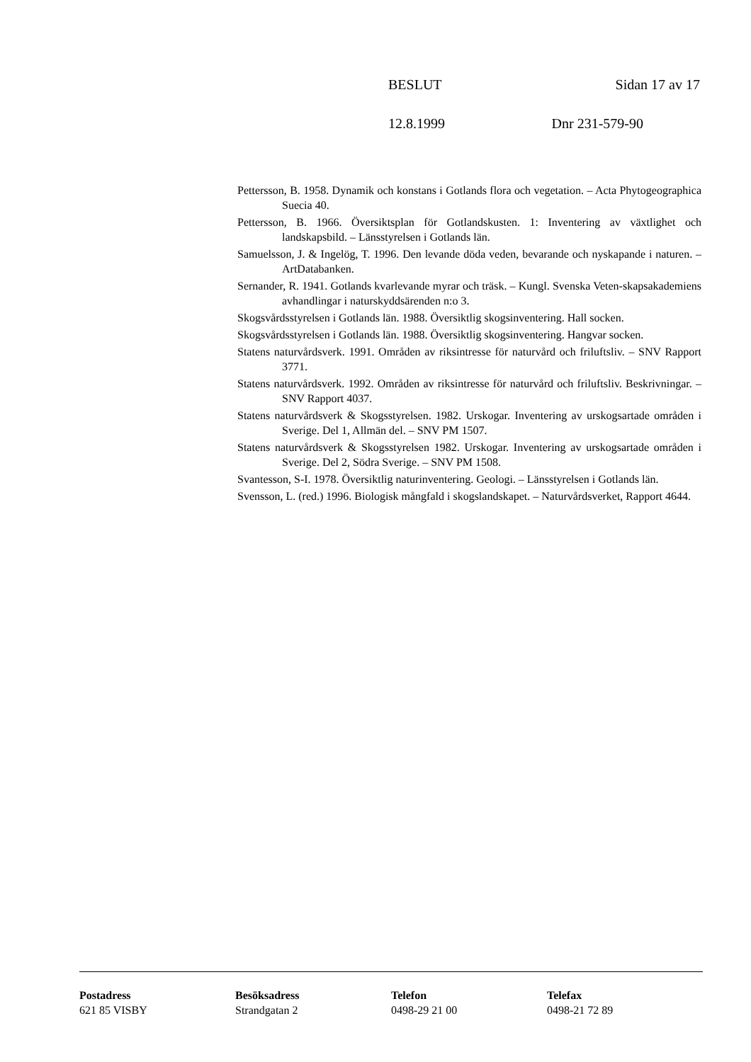BESLUT Sidan 17 av 17
12.8.1999 Dnr 231-579-90
Pettersson, B. 1958. Dynamik och konstans i Gotlands flora och vegetation. – Acta Phytogeographica Suecia 40.
Pettersson, B. 1966. Översiktsplan för Gotlandskusten. 1: Inventering av växtlighet och landskapsbild. – Länsstyrelsen i Gotlands län.
Samuelsson, J. & Ingelög, T. 1996. Den levande döda veden, bevarande och nyskapande i naturen. – ArtDatabanken.
Sernander, R. 1941. Gotlands kvarlevande myrar och träsk. – Kungl. Svenska Veten-skapsakademiens avhandlingar i naturskyddsärenden n:o 3.
Skogsvårdsstyrelsen i Gotlands län. 1988. Översiktlig skogsinventering. Hall socken.
Skogsvårdsstyrelsen i Gotlands län. 1988. Översiktlig skogsinventering. Hangvar socken.
Statens naturvårdsverk. 1991. Områden av riksintresse för naturvård och friluftsliv. – SNV Rapport 3771.
Statens naturvårdsverk. 1992. Områden av riksintresse för naturvård och friluftsliv. Beskrivningar. – SNV Rapport 4037.
Statens naturvårdsverk & Skogsstyrelsen. 1982. Urskogar. Inventering av urskogsartade områden i Sverige. Del 1, Allmän del. – SNV PM 1507.
Statens naturvårdsverk & Skogsstyrelsen 1982. Urskogar. Inventering av urskogsartade områden i Sverige. Del 2, Södra Sverige. – SNV PM 1508.
Svantesson, S-I. 1978. Översiktlig naturinventering. Geologi. – Länsstyrelsen i Gotlands län.
Svensson, L. (red.) 1996. Biologisk mångfald i skogslandskapet. – Naturvårdsverket, Rapport 4644.
Postadress
621 85 VISBY
Besöksadress
Strandgatan 2
Telefon
0498-29 21 00
Telefax
0498-21 72 89